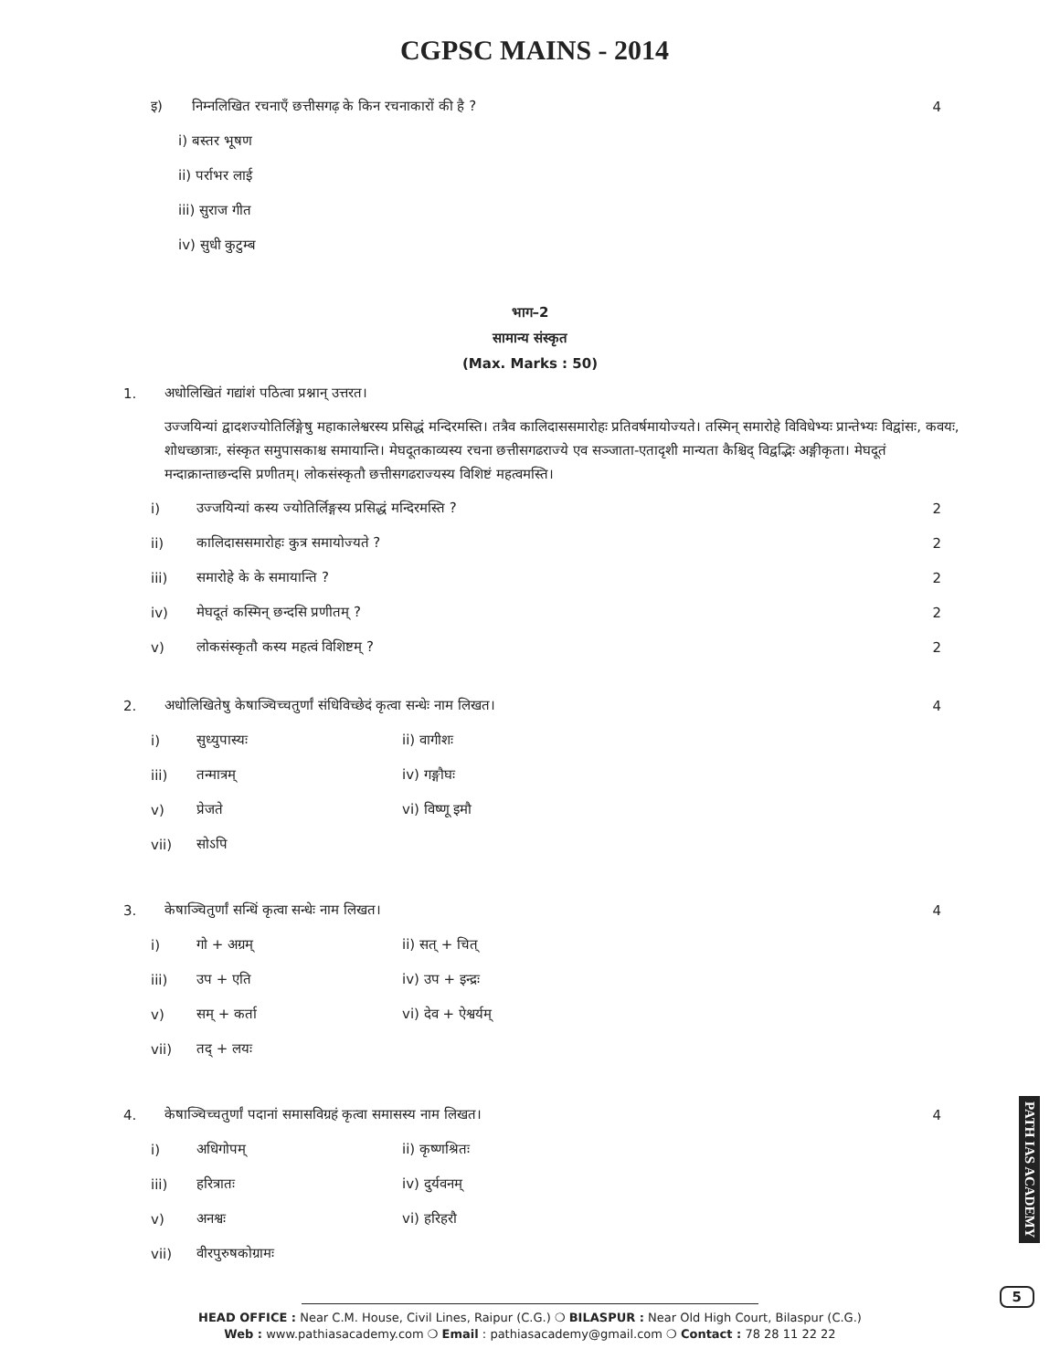CGPSC MAINS - 2014
इ) निम्नलिखित रचनाएँ छत्तीसगढ़ के किन रचनाकारों की है ? 4
i) बस्तर भूषण
ii) पर्राभर लाई
iii) सुराज गीत
iv) सुधी कुटुम्ब
भाग–2
सामान्य संस्कृत
(Max. Marks : 50)
1. अधोलिखितं गद्यांशं पठित्वा प्रश्नान् उत्तरत।
उज्जयिन्यां द्वादशज्योतिर्लिङ्गेषु महाकालेश्वरस्य प्रसिद्धं मन्दिरमस्ति। तत्रैव कालिदाससमारोहः प्रतिवर्षमायोज्यते। तस्मिन् समारोहे विविधेभ्यः प्रान्तेभ्यः विद्वांसः, कवयः, शोधच्छात्राः, संस्कृत समुपासकाश्च समायान्ति। मेघदूतकाव्यस्य रचना छत्तीसगढराज्ये एव सञ्जाता-एतादृशी मान्यता कैश्चिद् विद्वद्भिः अङ्गीकृता। मेघदूतं मन्दाक्रान्ताछन्दसि प्रणीतम्। लोकसंस्कृतौ छत्तीसगढराज्यस्य विशिष्टं महत्वमस्ति।
i) उज्जयिन्यां कस्य ज्योतिर्लिङ्गस्य प्रसिद्धं मन्दिरमस्ति ? 2
ii) कालिदाससमारोहः कुत्र समायोज्यते ? 2
iii) समारोहे के के समायान्ति ? 2
iv) मेघदूतं कस्मिन् छन्दसि प्रणीतम् ? 2
v) लोकसंस्कृतौ कस्य महत्वं विशिष्टम् ? 2
2. अधोलिखितेषु केषाञ्चिच्चतुर्णां संधिविच्छेदं कृत्वा सन्धेः नाम लिखत। 4
i) सुध्युपास्यः ii) वागीशः
iii) तन्मात्रम् iv) गङ्गौघः
v) प्रेजते vi) विष्णू इमौ
vii) सोऽपि
3. केषाञ्चितुर्णां सन्धिं कृत्वा सन्धेः नाम लिखत। 4
i) गो + अग्रम् ii) सत् + चित्
iii) उप + एति iv) उप + इन्द्रः
v) सम् + कर्ता vi) देव + ऐश्वर्यम्
vii) तद् + लयः
4. केषाञ्चिच्चतुर्णां पदानां समासविग्रहं कृत्वा समासस्य नाम लिखत। 4
i) अधिगोपम् ii) कृष्णश्रितः
iii) हरित्रातः iv) दुर्यवनम्
v) अनश्वः vi) हरिहरौ
vii) वीरपुरुषकोग्रामः
PATH IAS ACADEMY
5
HEAD OFFICE : Near C.M. House, Civil Lines, Raipur (C.G.) ❍ BILASPUR : Near Old High Court, Bilaspur (C.G.)
Web : www.pathiasacademy.com ❍ Email : pathiasacademy@gmail.com ❍ Contact : 78 28 11 22 22